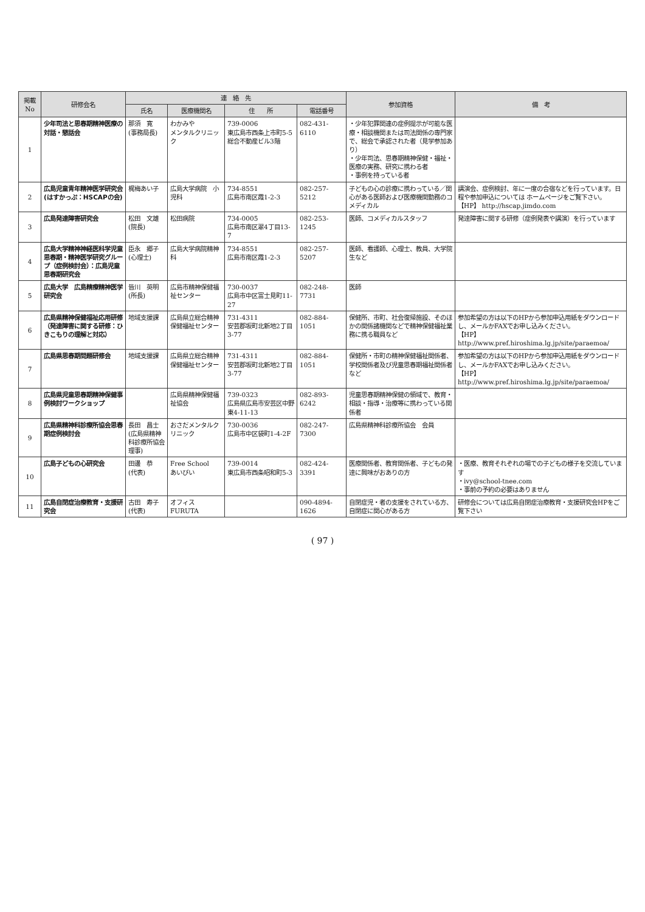| 掲載 No | 研修会名 | 連 絡 先 | | | | 参加資格 | 備 考 |
| --- | --- | --- | --- | --- | --- | --- | --- |
| | | 氏名 | 医療機関名 | 住 所 | 電話番号 | | |
| 1 | 少年司法と思春期精神医療の対話・懇話会 | 那須 寛 (事務局長) | わかみや メンタルクリニック | 739-0006 東広島市西条上市町5-5 総合不動産ビル3階 | 082-431-6110 | ・少年犯罪関連の症例提示が可能な医療・相談機関または司法関係の専門家で、総会で承認された者（見学参加あり） ・少年司法、思春期精神保健・福祉・医療の実務、研究に携わる者 ・事例を持っている者 | |
| 2 | 広島児童青年精神医学研究会(はすかっぷ：HSCAPの会) | 梶梅あい子 | 広島大学病院 小児科 | 734-8551 広島市南区霞1-2-3 | 082-257-5212 | 子どもの心の診療に携わっている／関心がある医師および医療機関勤務のコメディカル | 講演会、症例検討、年に一度の合宿などを行っています。日程や参加申込については ホームページをご覧下さい。 【HP】 http://hscap.jimdo.com |
| 3 | 広島発達障害研究会 | 松田 文雄 (院長) | 松田病院 | 734-0005 広島市南区翠4丁目13-7 | 082-253-1245 | 医師、コメディカルスタッフ | 発達障害に関する研修（症例発表や講演）を行っています |
| 4 | 広島大学精神神経医科学児童思春期・精神医学研究グループ（症例検討会）：広島児童思春期研究会 | 臣永 郷子 (心理士) | 広島大学病院精神科 | 734-8551 広島市南区霞1-2-3 | 082-257-5207 | 医師、看護師、心理士、教員、大学院生など | |
| 5 | 広島大学 広島精療精神医学研究会 | 皆川 英明 (所長) | 広島市精神保健福祉センター | 730-0037 広島市中区富士見町11-27 | 082-248-7731 | 医師 | |
| 6 | 広島県精神保健福祉応用研修（発達障害に関する研修：ひきこもりの理解と対応） | 地域支援課 | 広島県立総合精神保健福祉センター | 731-4311 安芸郡坂町北新地2丁目3-77 | 082-884-1051 | 保健所、市町、社会復帰施設、そのほかの関係諸機関などで精神保健福祉業務に携る職員など | 参加希望の方は以下のHPから参加申込用紙をダウンロードし、メールかFAXでお申し込みください。 【HP】 http://www.pref.hiroshima.lg.jp/site/paraemoa/ |
| 7 | 広島県思春期問題研修会 | 地域支援課 | 広島県立総合精神保健福祉センター | 731-4311 安芸郡坂町北新地2丁目3-77 | 082-884-1051 | 保健所・市町の精神保健福祉関係者、学校関係者及び児童思春期福祉関係者など | 参加希望の方は以下のHPから参加申込用紙をダウンロードし、メールかFAXでお申し込みください。 【HP】 http://www.pref.hiroshima.lg.jp/site/paraemoa/ |
| 8 | 広島県児童思春期精神保健事例検討ワークショップ | | 広島県精神保健福祉協会 | 739-0323 広島県広島市安芸区中野東4-11-13 | 082-893-6242 | 児童思春期精神保健の領域で、教育・相談・指導・治療等に携わっている関係者 | |
| 9 | 広島県精神科診療所協会思春期症例検討会 | 長田 昌士 (広島県精神科診療所協会 理事) | おさだメンタルクリニック | 730-0036 広島市中区袋町1-4-2F | 082-247-7300 | 広島県精神科診療所協会 会員 | |
| 10 | 広島子どもの心研究会 | 田邊 恭 (代表) | Free School あいびい | 739-0014 東広島市西条昭和町5-3 | 082-424-3391 | 医療関係者、教育関係者、子どもの発達に興味がおありの方 | ・医療、教育それぞれの場での子どもの様子を交流しています ・ivy@school-tnee.com ・事前の予約の必要はありません |
| 11 | 広島自閉症治療教育・支援研究会 | 古田 寿子 (代表) | オフィスFURUTA | | 090-4894-1626 | 自閉症児・者の支援をされている方、自閉症に関心がある方 | 研修会については広島自閉症治療教育・支援研究会HPをご覧下さい |
( 97 )